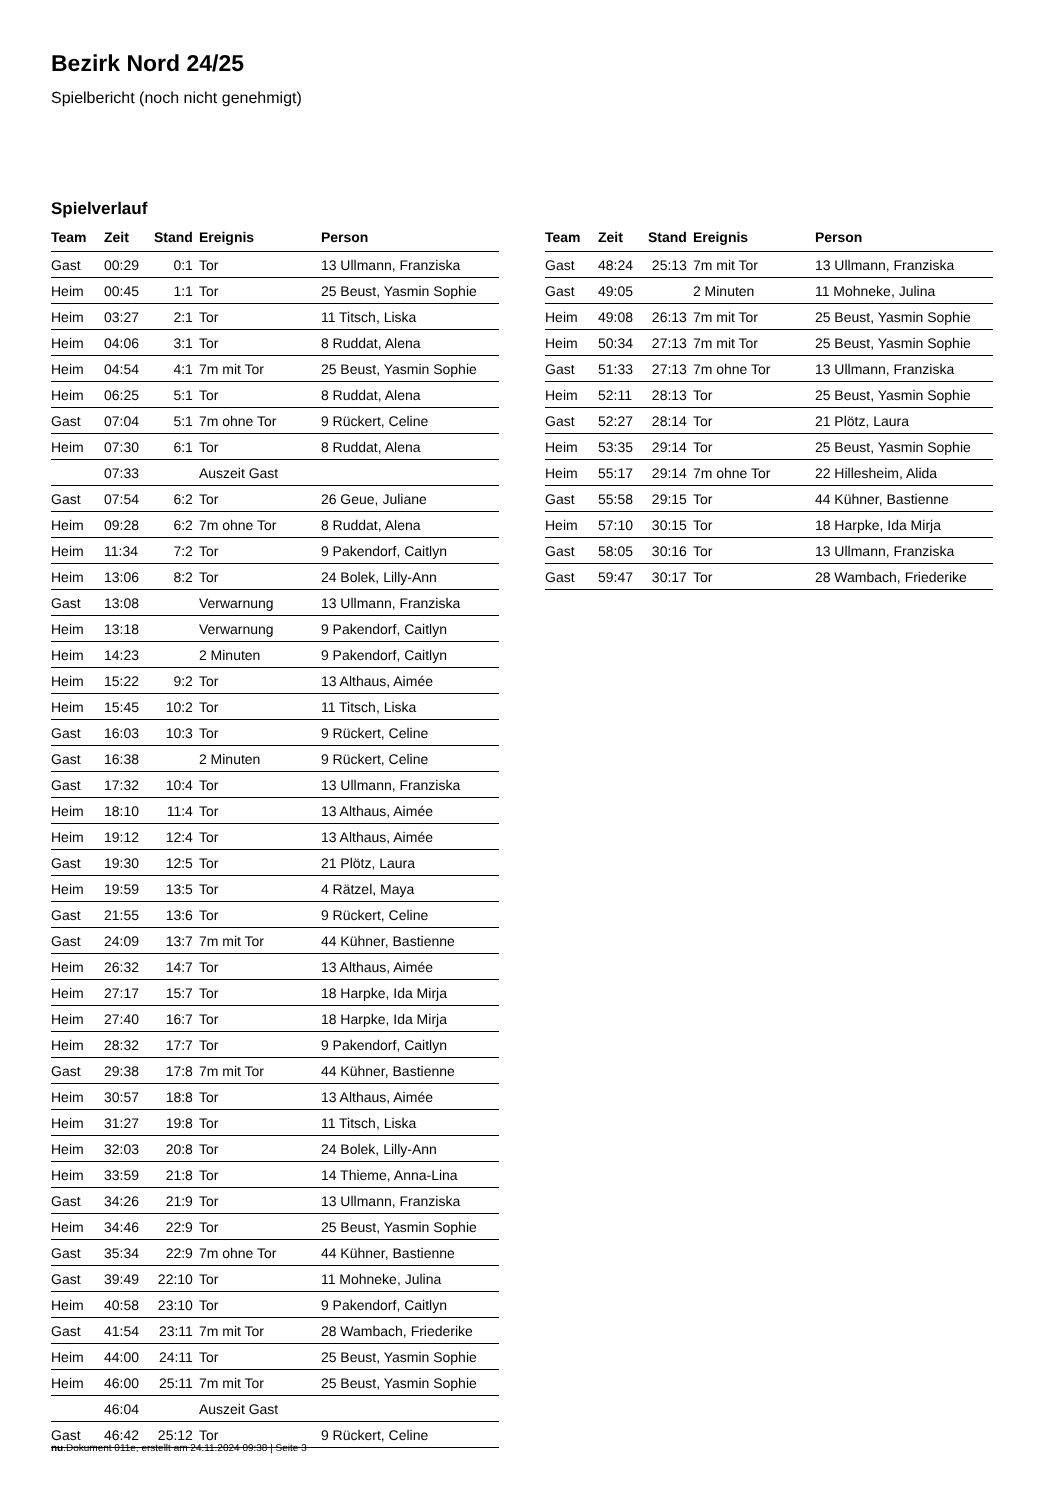Bezirk Nord 24/25
Spielbericht (noch nicht genehmigt)
Spielverlauf
| Team | Zeit | Stand | Ereignis | Person |
| --- | --- | --- | --- | --- |
| Gast | 00:29 | 0:1 | Tor | 13 Ullmann, Franziska |
| Heim | 00:45 | 1:1 | Tor | 25 Beust, Yasmin Sophie |
| Heim | 03:27 | 2:1 | Tor | 11 Titsch, Liska |
| Heim | 04:06 | 3:1 | Tor | 8 Ruddat, Alena |
| Heim | 04:54 | 4:1 | 7m mit Tor | 25 Beust, Yasmin Sophie |
| Heim | 06:25 | 5:1 | Tor | 8 Ruddat, Alena |
| Gast | 07:04 | 5:1 | 7m ohne Tor | 9 Rückert, Celine |
| Heim | 07:30 | 6:1 | Tor | 8 Ruddat, Alena |
| | 07:33 | | Auszeit Gast | |
| Gast | 07:54 | 6:2 | Tor | 26 Geue, Juliane |
| Heim | 09:28 | 6:2 | 7m ohne Tor | 8 Ruddat, Alena |
| Heim | 11:34 | 7:2 | Tor | 9 Pakendorf, Caitlyn |
| Heim | 13:06 | 8:2 | Tor | 24 Bolek, Lilly-Ann |
| Gast | 13:08 | | Verwarnung | 13 Ullmann, Franziska |
| Heim | 13:18 | | Verwarnung | 9 Pakendorf, Caitlyn |
| Heim | 14:23 | | 2 Minuten | 9 Pakendorf, Caitlyn |
| Heim | 15:22 | 9:2 | Tor | 13 Althaus, Aimée |
| Heim | 15:45 | 10:2 | Tor | 11 Titsch, Liska |
| Gast | 16:03 | 10:3 | Tor | 9 Rückert, Celine |
| Gast | 16:38 | | 2 Minuten | 9 Rückert, Celine |
| Gast | 17:32 | 10:4 | Tor | 13 Ullmann, Franziska |
| Heim | 18:10 | 11:4 | Tor | 13 Althaus, Aimée |
| Heim | 19:12 | 12:4 | Tor | 13 Althaus, Aimée |
| Gast | 19:30 | 12:5 | Tor | 21 Plötz, Laura |
| Heim | 19:59 | 13:5 | Tor | 4 Rätzel, Maya |
| Gast | 21:55 | 13:6 | Tor | 9 Rückert, Celine |
| Gast | 24:09 | 13:7 | 7m mit Tor | 44 Kühner, Bastienne |
| Heim | 26:32 | 14:7 | Tor | 13 Althaus, Aimée |
| Heim | 27:17 | 15:7 | Tor | 18 Harpke, Ida Mirja |
| Heim | 27:40 | 16:7 | Tor | 18 Harpke, Ida Mirja |
| Heim | 28:32 | 17:7 | Tor | 9 Pakendorf, Caitlyn |
| Gast | 29:38 | 17:8 | 7m mit Tor | 44 Kühner, Bastienne |
| Heim | 30:57 | 18:8 | Tor | 13 Althaus, Aimée |
| Heim | 31:27 | 19:8 | Tor | 11 Titsch, Liska |
| Heim | 32:03 | 20:8 | Tor | 24 Bolek, Lilly-Ann |
| Heim | 33:59 | 21:8 | Tor | 14 Thieme, Anna-Lina |
| Gast | 34:26 | 21:9 | Tor | 13 Ullmann, Franziska |
| Heim | 34:46 | 22:9 | Tor | 25 Beust, Yasmin Sophie |
| Gast | 35:34 | 22:9 | 7m ohne Tor | 44 Kühner, Bastienne |
| Gast | 39:49 | 22:10 | Tor | 11 Mohneke, Julina |
| Heim | 40:58 | 23:10 | Tor | 9 Pakendorf, Caitlyn |
| Gast | 41:54 | 23:11 | 7m mit Tor | 28 Wambach, Friederike |
| Heim | 44:00 | 24:11 | Tor | 25 Beust, Yasmin Sophie |
| Heim | 46:00 | 25:11 | 7m mit Tor | 25 Beust, Yasmin Sophie |
| | 46:04 | | Auszeit Gast | |
| Gast | 46:42 | 25:12 | Tor | 9 Rückert, Celine |
| Team | Zeit | Stand | Ereignis | Person |
| --- | --- | --- | --- | --- |
| Gast | 48:24 | 25:13 | 7m mit Tor | 13 Ullmann, Franziska |
| Gast | 49:05 | | 2 Minuten | 11 Mohneke, Julina |
| Heim | 49:08 | 26:13 | 7m mit Tor | 25 Beust, Yasmin Sophie |
| Heim | 50:34 | 27:13 | 7m mit Tor | 25 Beust, Yasmin Sophie |
| Gast | 51:33 | 27:13 | 7m ohne Tor | 13 Ullmann, Franziska |
| Heim | 52:11 | 28:13 | Tor | 25 Beust, Yasmin Sophie |
| Gast | 52:27 | 28:14 | Tor | 21 Plötz, Laura |
| Heim | 53:35 | 29:14 | Tor | 25 Beust, Yasmin Sophie |
| Heim | 55:17 | 29:14 | 7m ohne Tor | 22 Hillesheim, Alida |
| Gast | 55:58 | 29:15 | Tor | 44 Kühner, Bastienne |
| Heim | 57:10 | 30:15 | Tor | 18 Harpke, Ida Mirja |
| Gast | 58:05 | 30:16 | Tor | 13 Ullmann, Franziska |
| Gast | 59:47 | 30:17 | Tor | 28 Wambach, Friederike |
nu.Dokument 011e, erstellt am 24.11.2024 09:38 | Seite 3